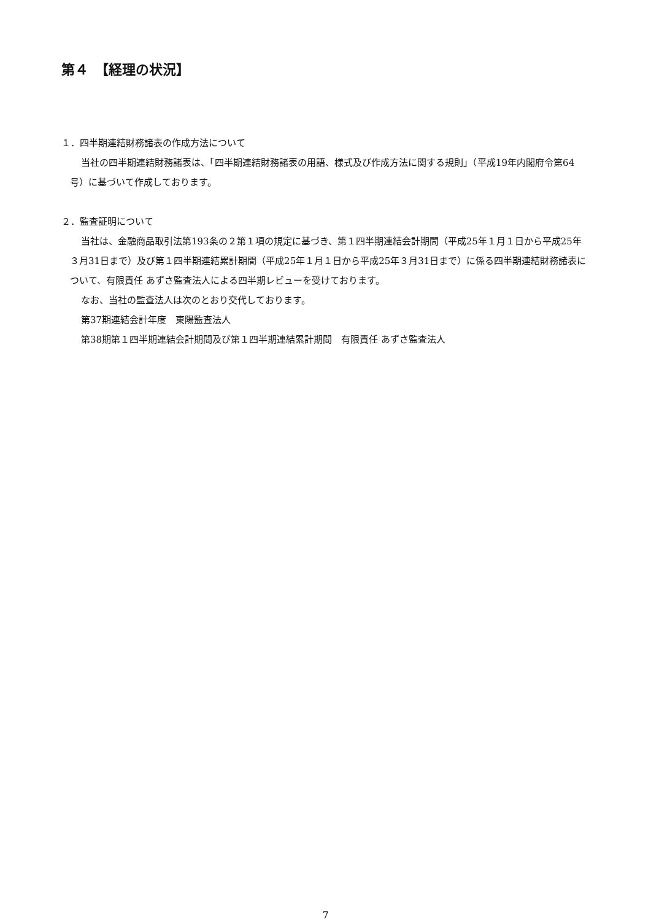第４　【経理の状況】
１．四半期連結財務諸表の作成方法について
当社の四半期連結財務諸表は、「四半期連結財務諸表の用語、様式及び作成方法に関する規則」（平成19年内閣府令第64号）に基づいて作成しております。
２．監査証明について
当社は、金融商品取引法第193条の２第１項の規定に基づき、第１四半期連結会計期間（平成25年１月１日から平成25年３月31日まで）及び第１四半期連結累計期間（平成25年１月１日から平成25年３月31日まで）に係る四半期連結財務諸表について、有限責任 あずさ監査法人による四半期レビューを受けております。
なお、当社の監査法人は次のとおり交代しております。
第37期連結会計年度　東陽監査法人
第38期第１四半期連結会計期間及び第１四半期連結累計期間　有限責任 あずさ監査法人
7